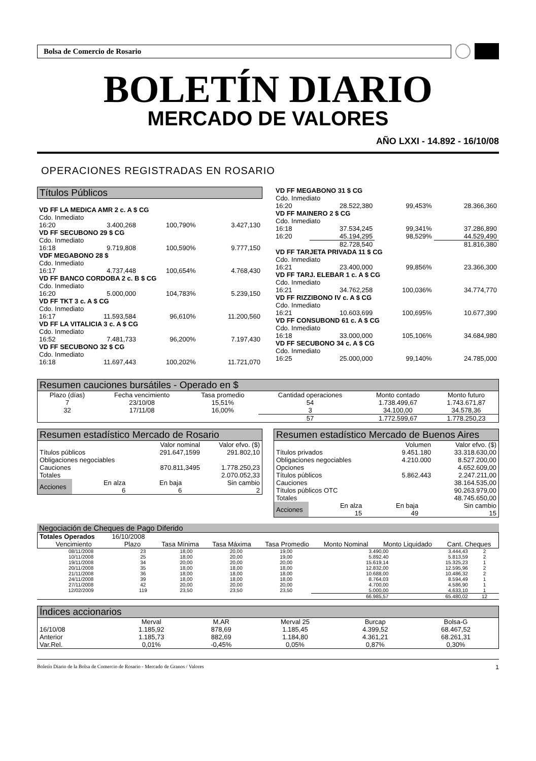Bolsa de Comercio de Rosario
BOLETÍN DIARIO
MERCADO DE VALORES
AÑO LXXI - 14.892 - 16/10/08
OPERACIONES REGISTRADAS EN ROSARIO
Títulos Públicos
| VD FF LA MEDICA AMR 2 c. A $ CG | | | |
| Cdo. Inmediato | | | |
| 16:20 | 3.400,268 | 100,790% | 3.427,130 |
| VD FF SECUBONO 29 $ CG | | | |
| Cdo. Inmediato | | | |
| 16:18 | 9.719,808 | 100,590% | 9.777,150 |
| VDF MEGABONO 28 $ | | | |
| Cdo. Inmediato | | | |
| 16:17 | 4.737,448 | 100,654% | 4.768,430 |
| VD FF BANCO CORDOBA 2 c. B $ CG | | | |
| Cdo. Inmediato | | | |
| 16:20 | 5.000,000 | 104,783% | 5.239,150 |
| VD FF TKT 3 c. A $ CG | | | |
| Cdo. Inmediato | | | |
| 16:17 | 11.593,584 | 96,610% | 11.200,560 |
| VD FF LA VITALICIA 3 c. A $ CG | | | |
| Cdo. Inmediato | | | |
| 16:52 | 7.481,733 | 96,200% | 7.197,430 |
| VD FF SECUBONO 32 $ CG | | | |
| Cdo. Inmediato | | | |
| 16:18 | 11.697,443 | 100,202% | 11.721,070 |
| VD FF MEGABONO 31 $ CG | | | |
| Cdo. Inmediato | | | |
| 16:20 | 28.522,380 | 99,453% | 28.366,360 |
| VD FF MAINERO 2 $ CG | | | |
| Cdo. Inmediato | | | |
| 16:18 | 37.534,245 | 99,341% | 37.286,890 |
| 16:20 | 45.194,295 | 98,529% | 44.529,490 |
| | 82.728,540 | | 81.816,380 |
| VD FF TARJETA PRIVADA 11 $ CG | | | |
| Cdo. Inmediato | | | |
| 16:21 | 23.400,000 | 99,856% | 23.366,300 |
| VD FF TARJ. ELEBAR 1 c. A $ CG | | | |
| Cdo. Inmediato | | | |
| 16:21 | 34.762,258 | 100,036% | 34.774,770 |
| VD FF RIZZIBONO IV c. A $ CG | | | |
| Cdo. Inmediato | | | |
| 16:21 | 10.603,699 | 100,695% | 10.677,390 |
| VD FF CONSUBOND 61 c. A $ CG | | | |
| Cdo. Inmediato | | | |
| 16:18 | 33.000,000 | 105,106% | 34.684,980 |
| VD FF SECUBONO 34 c. A $ CG | | | |
| Cdo. Inmediato | | | |
| 16:25 | 25.000,000 | 99,140% | 24.785,000 |
Resumen cauciones bursátiles - Operado en $
| Plazo (días) | Fecha vencimiento | Tasa promedio | Cantidad operaciones | Monto contado | Monto futuro |
| --- | --- | --- | --- | --- | --- |
| 7 | 23/10/08 | 15,51% | 54 | 1.738.499,67 | 1.743.671,87 |
| 32 | 17/11/08 | 16,00% | 3 | 34.100,00 | 34.578,36 |
| | | | 57 | 1.772.599,67 | 1.778.250,23 |
Resumen estadístico Mercado de Rosario
| | Valor nominal | Valor efvo. ($) |
| Títulos públicos | 291.647,1599 | 291.802,10 |
| Obligaciones negociables | | |
| Cauciones | 870.811,3495 | 1.778.250,23 |
| Totales | | 2.070.052,33 |
| Acciones | En alza 6 | En baja 6 | Sin cambio 2 |
Resumen estadístico Mercado de Buenos Aires
| | Volumen | Valor efvo. ($) |
| Títulos privados | 9.451.180 | 33.318.630,00 |
| Obligaciones negociables | 4.210.000 | 8.527.200,00 |
| Opciones | | 4.652.609,00 |
| Títulos públicos | 5.862.443 | 2.247.211,00 |
| Cauciones | | 38.164.535,00 |
| Títulos públicos OTC | | 90.263.979,00 |
| Totales | | 48.745.650,00 |
| Acciones | En alza 15 | En baja 49 | Sin cambio 15 |
Negociación de Cheques de Pago Diferido
| Totales Operados | 16/10/2008 | | | | | | |
| Vencimiento | Plazo | Tasa Mínima | Tasa Máxima | Tasa Promedio | Monto Nominal | Monto Liquidado | Cant. Cheques |
| 08/11/2008 | 23 | 18,00 | 20,00 | 19,00 | 3.490,00 | 3.444,43 | 2 |
| 10/11/2008 | 25 | 18,00 | 20,00 | 19,00 | 5.892,40 | 5.813,59 | 2 |
| 19/11/2008 | 34 | 20,00 | 20,00 | 20,00 | 15.619,14 | 15.325,23 | 1 |
| 20/11/2008 | 35 | 18,00 | 18,00 | 18,00 | 12.832,00 | 12.595,96 | 2 |
| 21/11/2008 | 36 | 18,00 | 18,00 | 18,00 | 10.688,00 | 10.486,32 | 2 |
| 24/11/2008 | 39 | 18,00 | 18,00 | 18,00 | 8.764,03 | 8.594,49 | 1 |
| 27/11/2008 | 42 | 20,00 | 20,00 | 20,00 | 4.700,00 | 4.586,90 | 1 |
| 12/02/2009 | 119 | 23,50 | 23,50 | 23,50 | 5.000,00 | 4.633,10 | 1 |
| | | | | | 66.985,57 | 65.480,02 | 12 |
Índices accionarios
| | Merval | M.AR | Merval 25 | Burcap | Bolsa-G |
| 16/10/08 | 1.185,92 | 878,69 | 1.185,45 | 4.399,52 | 68.467,52 |
| Anterior | 1.185,73 | 882,69 | 1.184,80 | 4.361,21 | 68.261,31 |
| Var.Rel. | 0,01% | -0,45% | 0,05% | 0,87% | 0,30% |
Boletín Diario de la Bolsa de Comercio de Rosario - Mercado de Granos / Valores 1